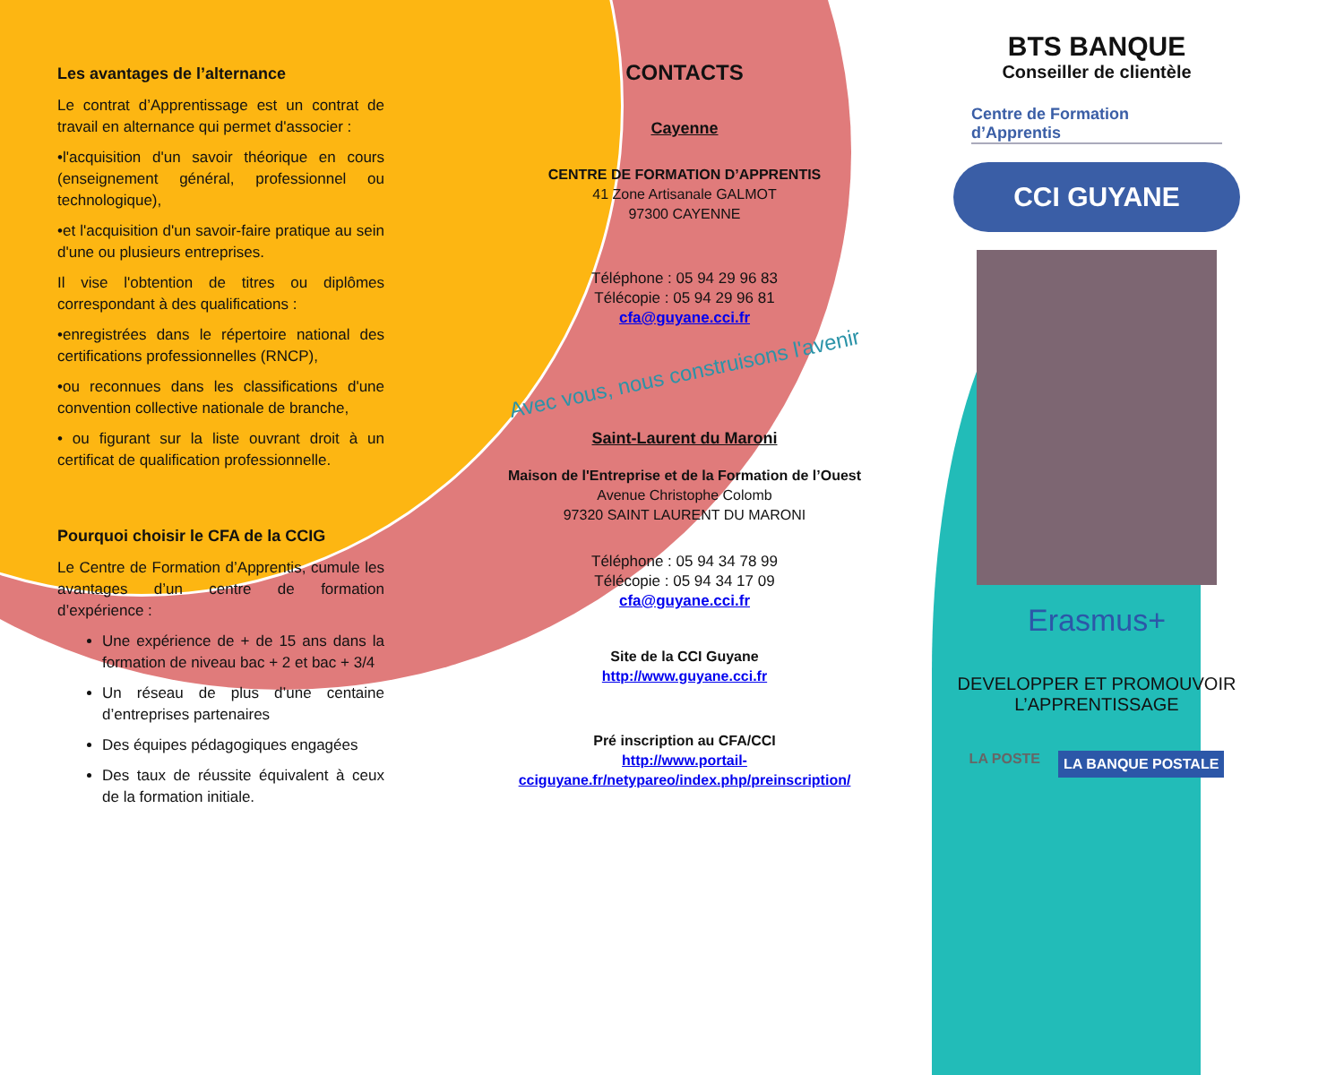Les avantages de l’alternance
Le contrat d’Apprentissage est un contrat de travail en alternance qui permet d'associer :
•l'acquisition d'un savoir théorique en cours (enseignement général, professionnel ou technologique),
•et l'acquisition d'un savoir-faire pratique au sein d'une ou plusieurs entreprises.
Il vise l'obtention de titres ou diplômes correspondant à des qualifications :
•enregistrées dans le répertoire national des certifications professionnelles (RNCP),
•ou reconnues dans les classifications d'une convention collective nationale de branche,
• ou figurant sur la liste ouvrant droit à un certificat de qualification professionnelle.
Pourquoi choisir le CFA de la CCIG
Le Centre de Formation d’Apprentis, cumule les avantages d’un centre de formation d’expérience :
Une expérience de + de 15 ans dans la formation de niveau bac + 2 et bac + 3/4
Un réseau de plus d’une centaine d’entreprises partenaires
Des équipes pédagogiques engagées
Des taux de réussite équivalent à ceux de la formation initiale.
CONTACTS
Cayenne
CENTRE DE FORMATION D’APPRENTIS
41 Zone Artisanale GALMOT
97300 CAYENNE
Téléphone : 05 94 29 96 83
Télécopie : 05 94 29 96 81
cfa@guyane.cci.fr
Avec vous, nous construisons l'avenir
Saint-Laurent du Maroni
Maison de l'Entreprise et de la Formation de l’Ouest
Avenue Christophe Colomb
97320 SAINT LAURENT DU MARONI
Téléphone : 05 94 34 78 99
Télécopie : 05 94 34 17 09
cfa@guyane.cci.fr
Site de la CCI Guyane
http://www.guyane.cci.fr
Pré inscription au CFA/CCI
http://www.portail-cciguyane.fr/netypareo/index.php/preinscription/
BTS BANQUE
Conseiller de clientèle
Centre de Formation
d’Apprentis
CCI GUYANE
Erasmus+
DEVELOPPER ET PROMOUVOIR L’APPRENTISSAGE
LA POSTE LA BANQUE POSTALE